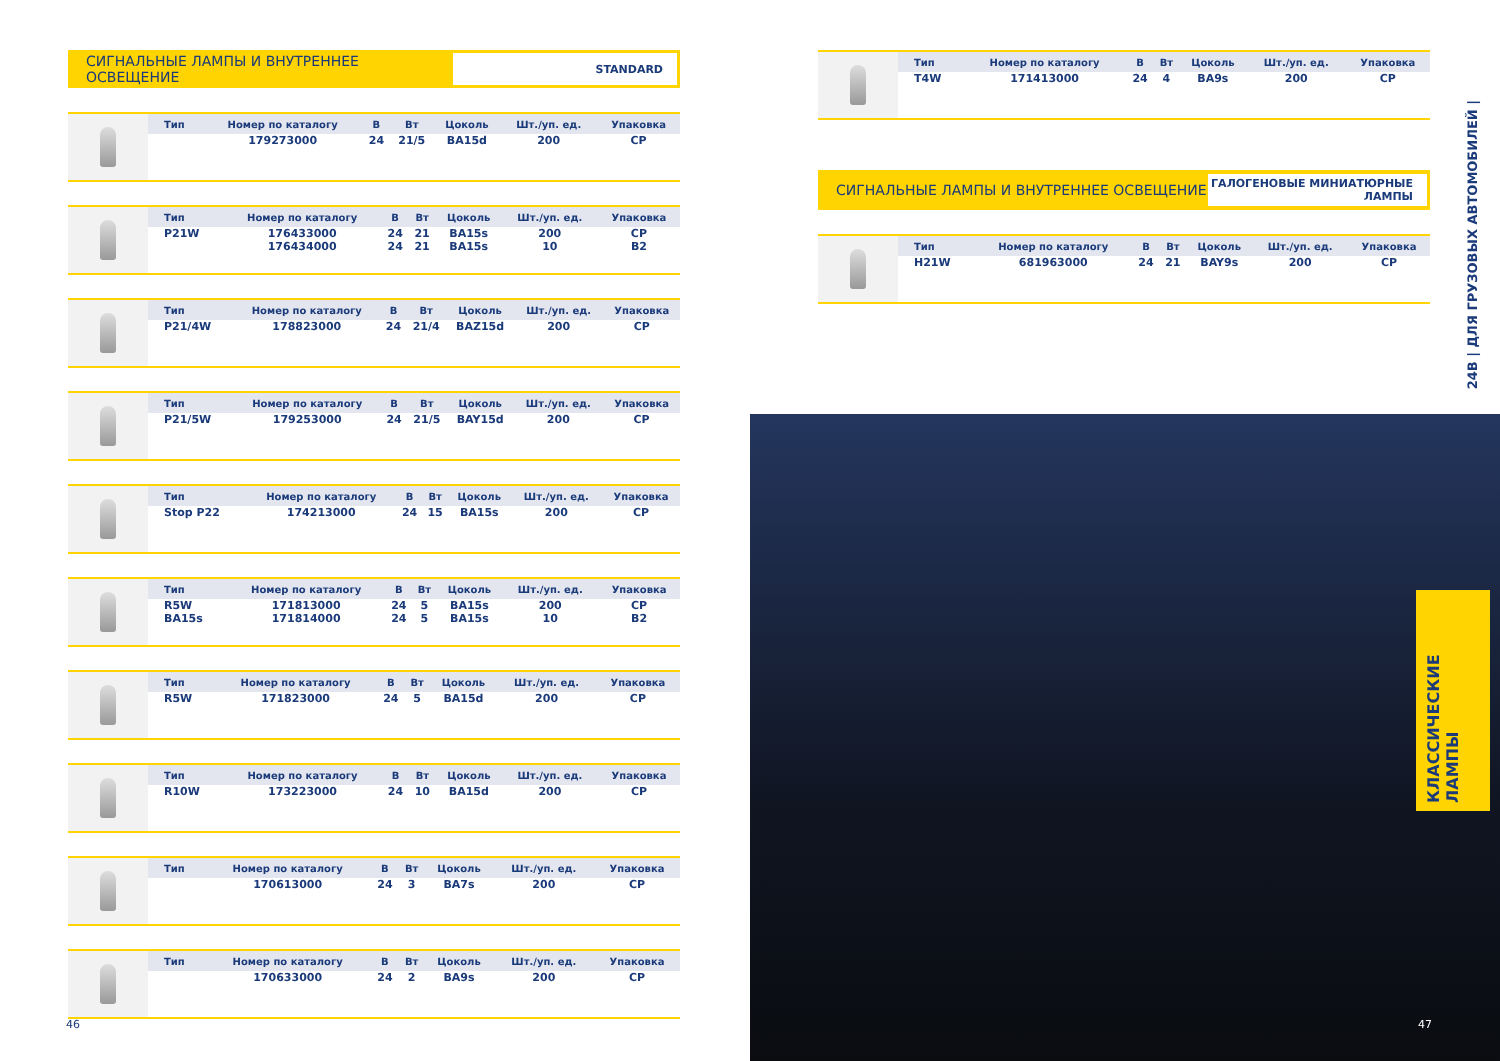СИГНАЛЬНЫЕ ЛАМПЫ И ВНУТРЕННЕЕ ОСВЕЩЕНИЕ
STANDARD
| Тип | Номер по каталогу | В | Вт | Цоколь | Шт./уп. ед. | Упаковка |
| --- | --- | --- | --- | --- | --- | --- |
| | 179273000 | 24 | 21/5 | BA15d | 200 | CP |
| Тип | Номер по каталогу | В | Вт | Цоколь | Шт./уп. ед. | Упаковка |
| --- | --- | --- | --- | --- | --- | --- |
| P21W | 176433000 176434000 | 24 24 | 21 21 | BA15s BA15s | 200 10 | CP B2 |
| Тип | Номер по каталогу | В | Вт | Цоколь | Шт./уп. ед. | Упаковка |
| --- | --- | --- | --- | --- | --- | --- |
| P21/4W | 178823000 | 24 | 21/4 | BAZ15d | 200 | CP |
| Тип | Номер по каталогу | В | Вт | Цоколь | Шт./уп. ед. | Упаковка |
| --- | --- | --- | --- | --- | --- | --- |
| P21/5W | 179253000 | 24 | 21/5 | BAY15d | 200 | CP |
| Тип | Номер по каталогу | В | Вт | Цоколь | Шт./уп. ед. | Упаковка |
| --- | --- | --- | --- | --- | --- | --- |
| Stop P22 | 174213000 | 24 | 15 | BA15s | 200 | CP |
| Тип | Номер по каталогу | В | Вт | Цоколь | Шт./уп. ед. | Упаковка |
| --- | --- | --- | --- | --- | --- | --- |
| R5W BA15s | 171813000 171814000 | 24 24 | 5 5 | BA15s BA15s | 200 10 | CP B2 |
| Тип | Номер по каталогу | В | Вт | Цоколь | Шт./уп. ед. | Упаковка |
| --- | --- | --- | --- | --- | --- | --- |
| R5W | 171823000 | 24 | 5 | BA15d | 200 | CP |
| Тип | Номер по каталогу | В | Вт | Цоколь | Шт./уп. ед. | Упаковка |
| --- | --- | --- | --- | --- | --- | --- |
| R10W | 173223000 | 24 | 10 | BA15d | 200 | CP |
| Тип | Номер по каталогу | В | Вт | Цоколь | Шт./уп. ед. | Упаковка |
| --- | --- | --- | --- | --- | --- | --- |
| | 170613000 | 24 | 3 | BA7s | 200 | CP |
| Тип | Номер по каталогу | В | Вт | Цоколь | Шт./уп. ед. | Упаковка |
| --- | --- | --- | --- | --- | --- | --- |
| | 170633000 | 24 | 2 | BA9s | 200 | CP |
46
| Тип | Номер по каталогу | В | Вт | Цоколь | Шт./уп. ед. | Упаковка |
| --- | --- | --- | --- | --- | --- | --- |
| T4W | 171413000 | 24 | 4 | BA9s | 200 | CP |
СИГНАЛЬНЫЕ ЛАМПЫ И ВНУТРЕННЕЕ ОСВЕЩЕНИЕ
ГАЛОГЕНОВЫЕ МИНИАТЮРНЫЕ ЛАМПЫ
| Тип | Номер по каталогу | В | Вт | Цоколь | Шт./уп. ед. | Упаковка |
| --- | --- | --- | --- | --- | --- | --- |
| H21W | 681963000 | 24 | 21 | BAY9s | 200 | CP |
24В | ДЛЯ ГРУЗОВЫХ АВТОМОБИЛЕЙ |
КЛАССИЧЕСКИЕ ЛАМПЫ
47